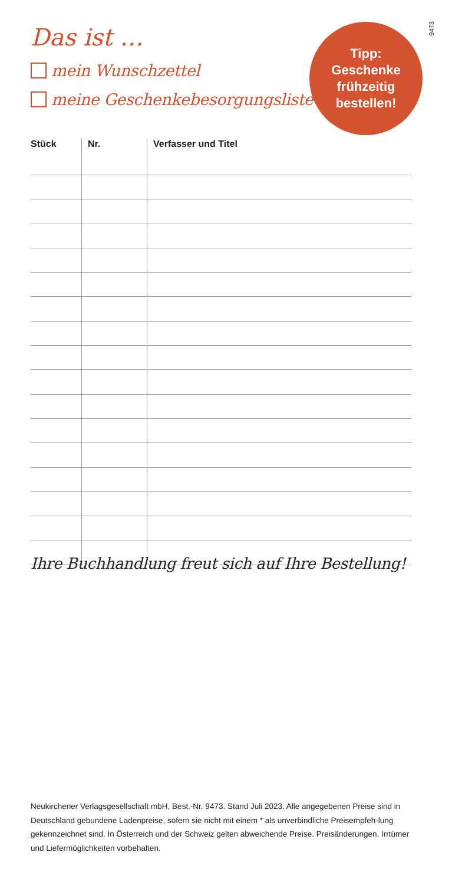9473
Das ist …
mein Wunschzettel
meine Geschenkebesorgungsliste
Tipp:
Geschenke
frühzeitig
bestellen!
| Stück | Nr. | Verfasser und Titel |
| --- | --- | --- |
Ihre Buchhandlung freut sich auf Ihre Bestellung!
Neukirchener Verlagsgesellschaft mbH, Best.-Nr. 9473. Stand Juli 2023. Alle angegebenen Preise sind in Deutschland gebundene Ladenpreise, sofern sie nicht mit einem * als unverbindliche Preisempfeh-lung gekennzeichnet sind. In Österreich und der Schweiz gelten abweichende Preise. Preisänderungen, Irrtümer und Liefermöglichkeiten vorbehalten.